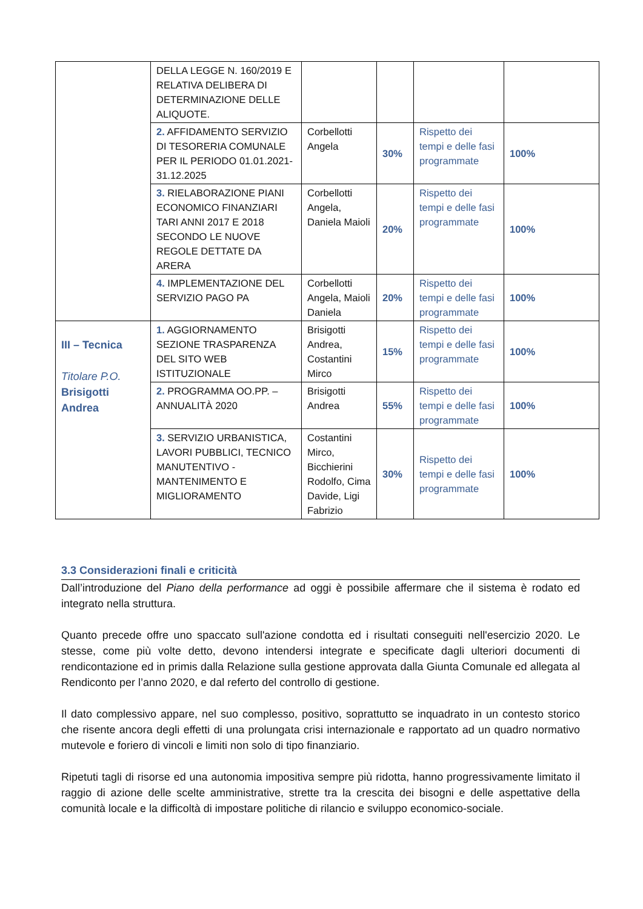| | DELLA LEGGE N. 160/2019 E RELATIVA DELIBERA DI DETERMINAZIONE DELLE ALIQUOTE. | | | | |
| | 2. AFFIDAMENTO SERVIZIO DI TESORERIA COMUNALE PER IL PERIODO 01.01.2021-31.12.2025 | Corbellotti Angela | 30% | Rispetto dei tempi e delle fasi programmate | 100% |
| | 3. RIELABORAZIONE PIANI ECONOMICO FINANZIARI TARI ANNI 2017 E 2018 SECONDO LE NUOVE REGOLE DETTATE DA ARERA | Corbellotti Angela, Daniela Maioli | 20% | Rispetto dei tempi e delle fasi programmate | 100% |
| | 4. IMPLEMENTAZIONE DEL SERVIZIO PAGO PA | Corbellotti Angela, Maioli Daniela | 20% | Rispetto dei tempi e delle fasi programmate | 100% |
| III – Tecnica Titolare P.O. Brisigotti Andrea | 1. AGGIORNAMENTO SEZIONE TRASPARENZA DEL SITO WEB ISTITUZIONALE | Brisigotti Andrea, Costantini Mirco | 15% | Rispetto dei tempi e delle fasi programmate | 100% |
| | 2. PROGRAMMA OO.PP. – ANNUALITÀ 2020 | Brisigotti Andrea | 55% | Rispetto dei tempi e delle fasi programmate | 100% |
| | 3. SERVIZIO URBANISTICA, LAVORI PUBBLICI, TECNICO MANUTENTIVO - MANTENIMENTO E MIGLIORAMENTO | Costantini Mirco, Bicchierini Rodolfo, Cima Davide, Ligi Fabrizio | 30% | Rispetto dei tempi e delle fasi programmate | 100% |
3.3 Considerazioni finali e criticità
Dall’introduzione del Piano della performance ad oggi è possibile affermare che il sistema è rodato ed integrato nella struttura.
Quanto precede offre uno spaccato sull'azione condotta ed i risultati conseguiti nell'esercizio 2020. Le stesse, come più volte detto, devono intendersi integrate e specificate dagli ulteriori documenti di rendicontazione ed in primis dalla Relazione sulla gestione approvata dalla Giunta Comunale ed allegata al Rendiconto per l’anno 2020, e dal referto del controllo di gestione.
Il dato complessivo appare, nel suo complesso, positivo, soprattutto se inquadrato in un contesto storico che risente ancora degli effetti di una prolungata crisi internazionale e rapportato ad un quadro normativo mutevole e foriero di vincoli e limiti non solo di tipo finanziario.
Ripetuti tagli di risorse ed una autonomia impositiva sempre più ridotta, hanno progressivamente limitato il raggio di azione delle scelte amministrative, strette tra la crescita dei bisogni e delle aspettative della comunità locale e la difficoltà di impostare politiche di rilancio e sviluppo economico-sociale.